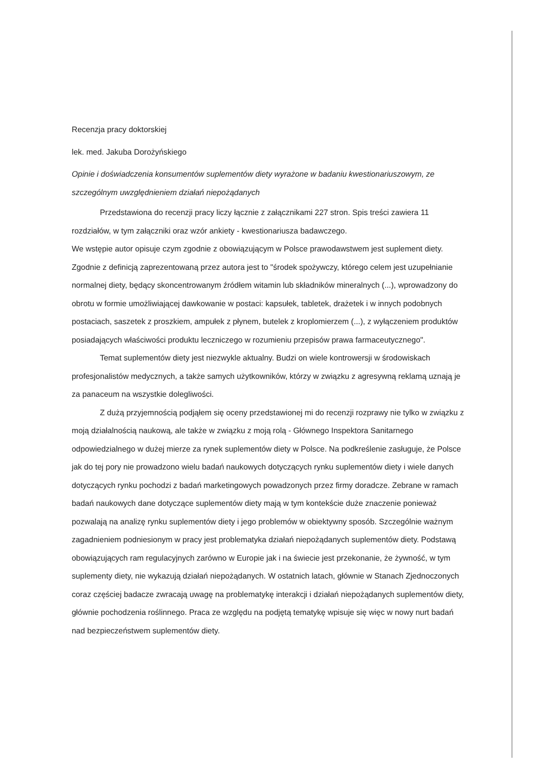Recenzja pracy doktorskiej
lek. med. Jakuba Dorożyńskiego
Opinie i doświadczenia konsumentów suplementów diety wyrażone w badaniu kwestionariuszowym, ze szczególnym uwzględnieniem działań niepożądanych
Przedstawiona do recenzji pracy liczy łącznie z załącznikami 227 stron. Spis treści zawiera 11 rozdziałów, w tym załączniki oraz wzór ankiety - kwestionariusza badawczego.
We wstępie autor opisuje czym zgodnie z obowiązującym w Polsce prawodawstwem jest suplement diety. Zgodnie z definicją zaprezentowaną przez autora jest to "środek spożywczy, którego celem jest uzupełnianie normalnej diety, będący skoncentrowanym źródłem witamin lub składników mineralnych (...), wprowadzony do obrotu w formie umożliwiającej dawkowanie w postaci: kapsułek, tabletek, drażetek i w innych podobnych postaciach, saszetek z proszkiem, ampułek z płynem, butelek z kroplomierzem (...), z wyłączeniem produktów posiadających właściwości produktu leczniczego w rozumieniu przepisów prawa farmaceutycznego".
Temat suplementów diety jest niezwykle aktualny. Budzi on wiele kontrowersji w środowiskach profesjonalistów medycznych, a także samych użytkowników, którzy w związku z agresywną reklamą uznają je za panaceum na wszystkie dolegliwości.
Z dużą przyjemnością podjąłem się oceny przedstawionej mi do recenzji rozprawy nie tylko w związku z moją działalnością naukową, ale także w związku z moją rolą - Głównego Inspektora Sanitarnego odpowiedzialnego w dużej mierze za rynek suplementów diety w Polsce. Na podkreślenie zasługuje, że Polsce jak do tej pory nie prowadzono wielu badań naukowych dotyczących rynku suplementów diety i wiele danych dotyczących rynku pochodzi z badań marketingowych powadzonych przez firmy doradcze. Zebrane w ramach badań naukowych dane dotyczące suplementów diety mają w tym kontekście duże znaczenie ponieważ pozwalają na analizę rynku suplementów diety i jego problemów w obiektywny sposób. Szczególnie ważnym zagadnieniem podniesionym w pracy jest problematyka działań niepożądanych suplementów diety. Podstawą obowiązujących ram regulacyjnych zarówno w Europie jak i na świecie jest przekonanie, że żywność, w tym suplementy diety, nie wykazują działań niepożądanych. W ostatnich latach, głównie w Stanach Zjednoczonych coraz częściej badacze zwracają uwagę na problematykę interakcji i działań niepożądanych suplementów diety, głównie pochodzenia roślinnego. Praca ze względu na podjętą tematykę wpisuje się więc w nowy nurt badań nad bezpieczeństwem suplementów diety.